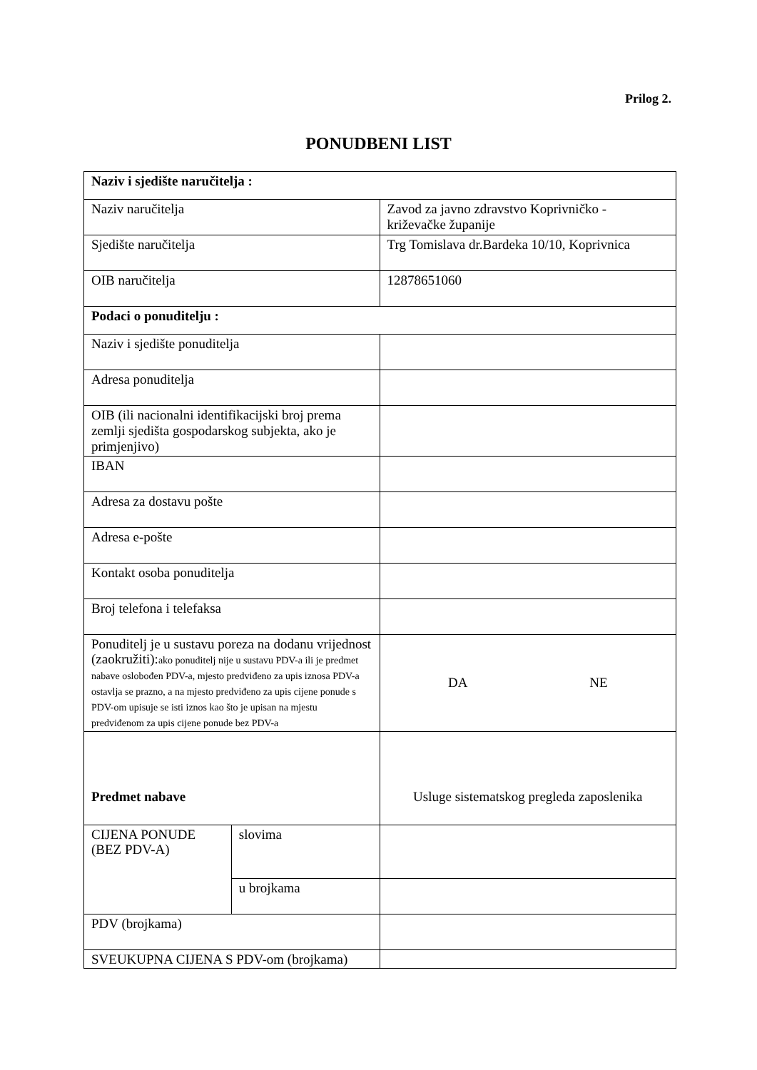Prilog 2.
PONUDBENI LIST
| Naziv i sjedište naručitelja : | | |
| Naziv naručitelja | | Zavod za javno zdravstvo Koprivničko - križevačke županije |
| Sjedište naručitelja | | Trg Tomislava dr.Bardeka 10/10, Koprivnica |
| OIB naručitelja | | 12878651060 |
| Podaci o ponuditelju : | | |
| Naziv i sjedište ponuditelja | | |
| Adresa ponuditelja | | |
| OIB (ili nacionalni identifikacijski broj prema zemlji sjedišta gospodarskog subjekta, ako je primjenjivo) | | |
| IBAN | | |
| Adresa za dostavu pošte | | |
| Adresa e-pošte | | |
| Kontakt osoba ponuditelja | | |
| Broj telefona i telefaksa | | |
| Ponuditelj je u sustavu poreza na dodanu vrijednost (zaokružiti): ako ponuditelj nije u sustavu PDV-a ili je predmet nabave oslobođen PDV-a, mjesto predviđeno za upis iznosa PDV-a ostavlja se prazno, a na mjesto predviđeno za upis cijene ponude s PDV-om upisuje se isti iznos kao što je upisan na mjestu predviđenom za upis cijene ponude bez PDV-a | | DA NE |
| Predmet nabave | | Usluge sistematskog pregleda zaposlenika |
| CIJENA PONUDE (BEZ PDV-A) | slovima | |
| | u brojkama | |
| PDV (brojkama) | | |
| SVEUKUPNA CIJENA S PDV-om (brojkama) | | |